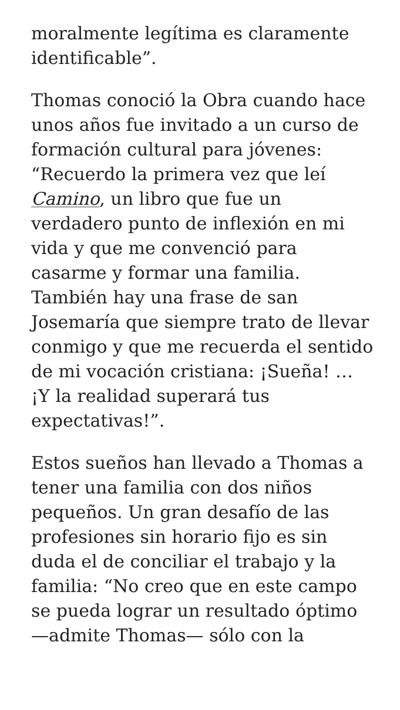moralmente legítima es claramente identificable”.
Thomas conoció la Obra cuando hace unos años fue invitado a un curso de formación cultural para jóvenes: “Recuerdo la primera vez que leí Camino, un libro que fue un verdadero punto de inflexión en mi vida y que me convenció para casarme y formar una familia. También hay una frase de san Josemaría que siempre trato de llevar conmigo y que me recuerda el sentido de mi vocación cristiana: ¡Sueña! … ¡Y la realidad superará tus expectativas!”.
Estos sueños han llevado a Thomas a tener una familia con dos niños pequeños. Un gran desafío de las profesiones sin horario fijo es sin duda el de conciliar el trabajo y la familia: “No creo que en este campo se pueda lograr un resultado óptimo —admite Thomas— sólo con la